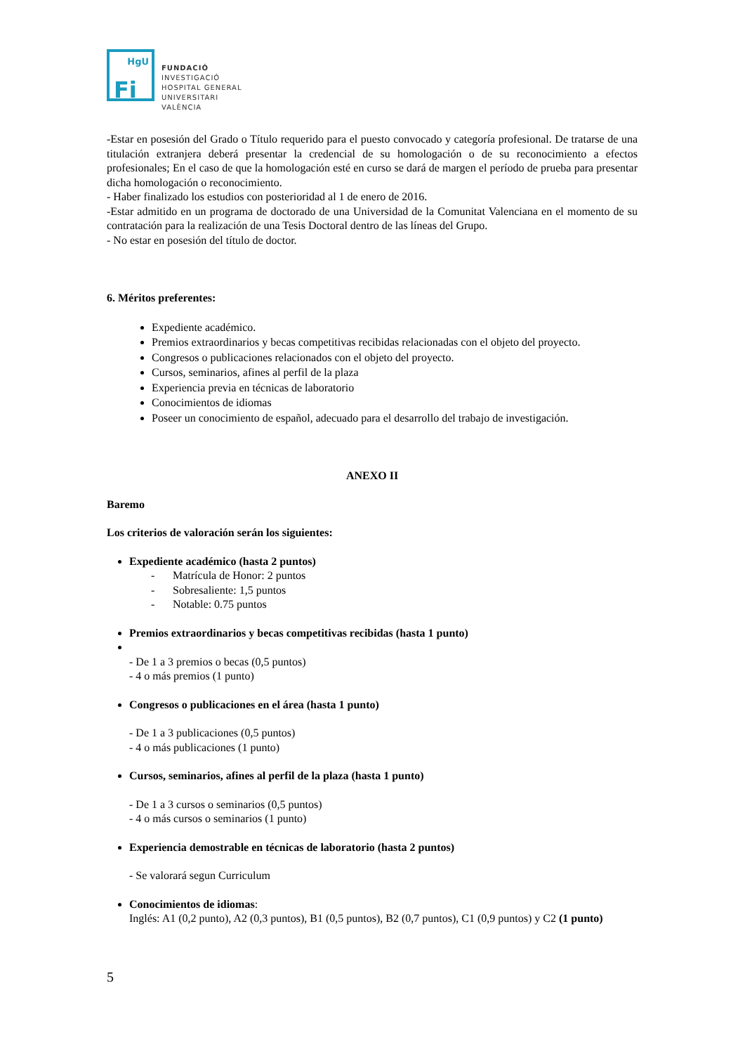HgU
Fi
FUNDACIÓ
INVESTIGACIÓ
HOSPITAL GENERAL
UNIVERSITARI
VALÈNCIA
-Estar en posesión del Grado o Título requerido para el puesto convocado y categoría profesional. De tratarse de una titulación extranjera deberá presentar la credencial de su homologación o de su reconocimiento a efectos profesionales; En el caso de que la homologación esté en curso se dará de margen el período de prueba para presentar dicha homologación o reconocimiento.
- Haber finalizado los estudios con posterioridad al 1 de enero de 2016.
-Estar admitido en un programa de doctorado de una Universidad de la Comunitat Valenciana en el momento de su contratación para la realización de una Tesis Doctoral dentro de las líneas del Grupo.
- No estar en posesión del título de doctor.
6. Méritos preferentes:
Expediente académico.
Premios extraordinarios y becas competitivas recibidas relacionadas con el objeto del proyecto.
Congresos o publicaciones relacionados con el objeto del proyecto.
Cursos, seminarios, afines al perfil de la plaza
Experiencia previa en técnicas de laboratorio
Conocimientos de idiomas
Poseer un conocimiento de español, adecuado para el desarrollo del trabajo de investigación.
ANEXO II
Baremo
Los criterios de valoración serán los siguientes:
Expediente académico (hasta 2 puntos)
- Matrícula de Honor: 2 puntos
- Sobresaliente: 1,5 puntos
- Notable: 0.75 puntos
Premios extraordinarios y becas competitivas recibidas (hasta 1 punto)
- De 1 a 3 premios o becas (0,5 puntos)
- 4 o más premios (1 punto)
Congresos o publicaciones en el área (hasta 1 punto)
- De 1 a 3 publicaciones (0,5 puntos)
- 4 o más publicaciones (1 punto)
Cursos, seminarios, afines al perfil de la plaza (hasta 1 punto)
- De 1 a 3 cursos o seminarios (0,5 puntos)
- 4 o más cursos o seminarios (1 punto)
Experiencia demostrable en técnicas de laboratorio (hasta 2 puntos)
- Se valorará segun Curriculum
Conocimientos de idiomas:
Inglés: A1 (0,2 punto), A2 (0,3 puntos), B1 (0,5 puntos), B2 (0,7 puntos), C1 (0,9 puntos) y C2 (1 punto)
5